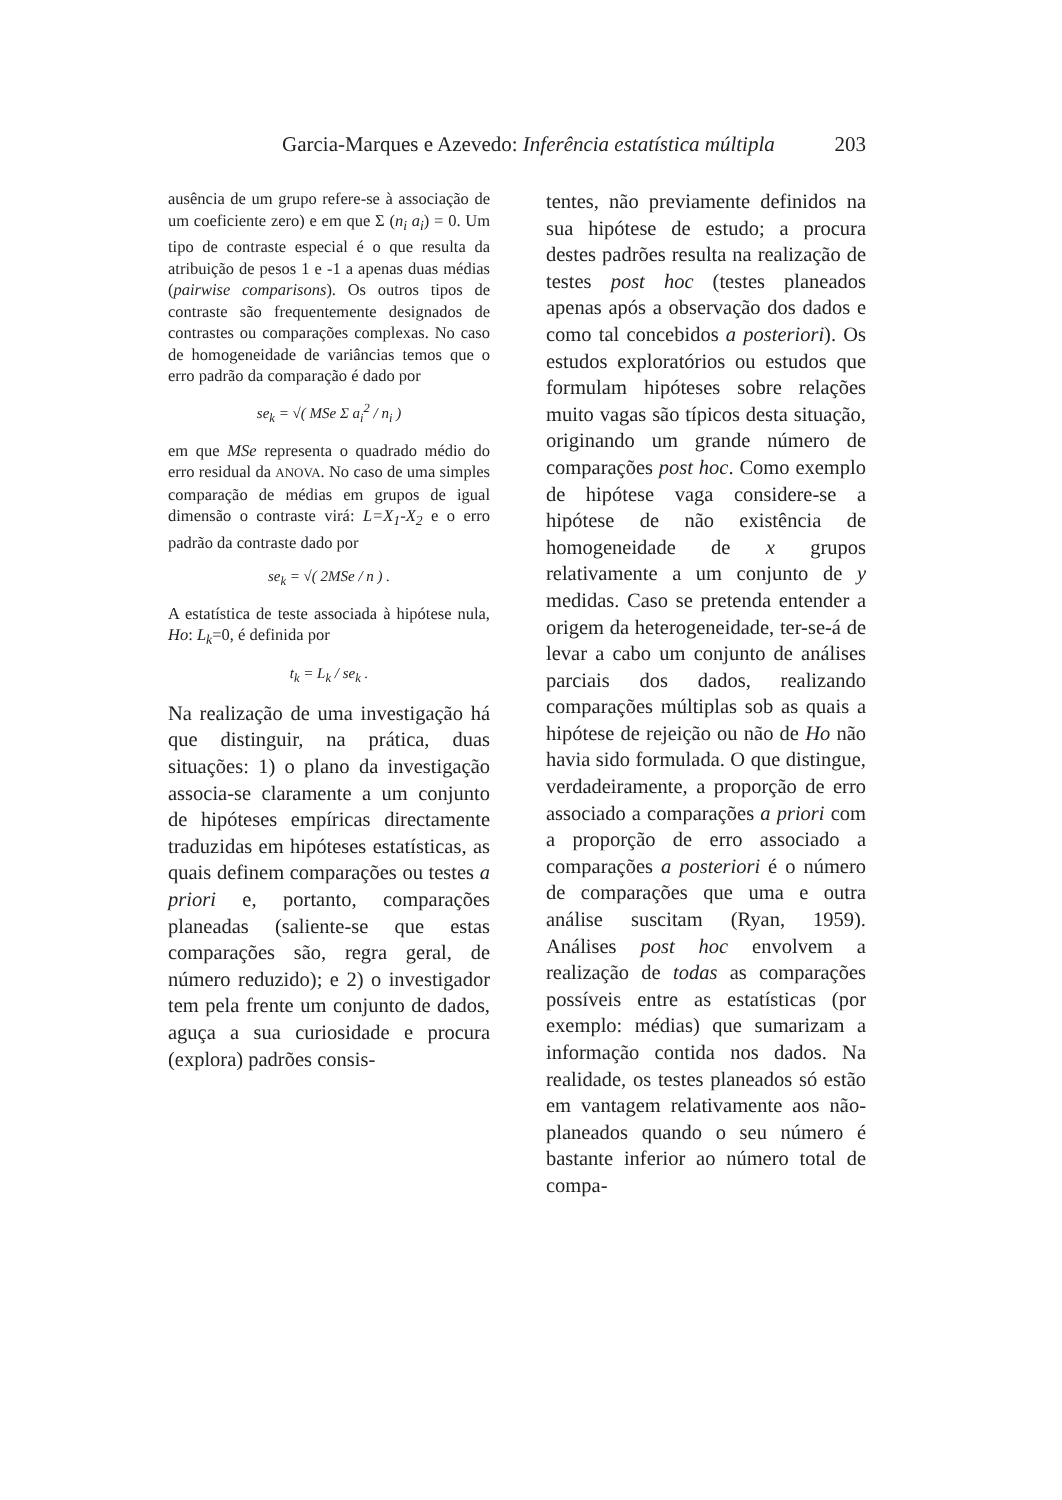Garcia-Marques e Azevedo: Inferência estatística múltipla 203
ausência de um grupo refere-se à associação de um coeficiente zero) e em que Σ (n<sub>i</sub> a<sub>i</sub>) = 0. Um tipo de contraste especial é o que resulta da atribuição de pesos 1 e -1 a apenas duas médias (pairwise comparisons). Os outros tipos de contraste são frequentemente designados de contrastes ou comparações complexas. No caso de homogeneidade de variâncias temos que o erro padrão da comparação é dado por
se<sub>k</sub> = √( MSe Σ a<sub>i</sub><sup>2</sup> / n<sub>i</sub> )
em que MSe representa o quadrado médio do erro residual da ANOVA. No caso de uma simples comparação de médias em grupos de igual dimensão o contraste virá: L=X<sub>1</sub>-X<sub>2</sub> e o erro padrão da contraste dado por
se<sub>k</sub> = √( 2MSe / n ) .
A estatística de teste associada à hipótese nula, Ho: L<sub>k</sub>=0, é definida por
t<sub>k</sub> = L<sub>k</sub> / se<sub>k</sub> .
Na realização de uma investigação há que distinguir, na prática, duas situações: 1) o plano da investigação associa-se claramente a um conjunto de hipóteses empíricas directamente traduzidas em hipóteses estatísticas, as quais definem comparações ou testes a priori e, portanto, comparações planeadas (saliente-se que estas comparações são, regra geral, de número reduzido); e 2) o investigador tem pela frente um conjunto de dados, aguça a sua curiosidade e procura (explora) padrões consis-
tentes, não previamente definidos na sua hipótese de estudo; a procura destes padrões resulta na realização de testes post hoc (testes planeados apenas após a observação dos dados e como tal concebidos a posteriori). Os estudos exploratórios ou estudos que formulam hipóteses sobre relações muito vagas são típicos desta situação, originando um grande número de comparações post hoc. Como exemplo de hipótese vaga considere-se a hipótese de não existência de homogeneidade de x grupos relativamente a um conjunto de y medidas. Caso se pretenda entender a origem da heterogeneidade, ter-se-á de levar a cabo um conjunto de análises parciais dos dados, realizando comparações múltiplas sob as quais a hipótese de rejeição ou não de Ho não havia sido formulada. O que distingue, verdadeiramente, a proporção de erro associado a comparações a priori com a proporção de erro associado a comparações a posteriori é o número de comparações que uma e outra análise suscitam (Ryan, 1959). Análises post hoc envolvem a realização de todas as comparações possíveis entre as estatísticas (por exemplo: médias) que sumarizam a informação contida nos dados. Na realidade, os testes planeados só estão em vantagem relativamente aos não-planeados quando o seu número é bastante inferior ao número total de compa-